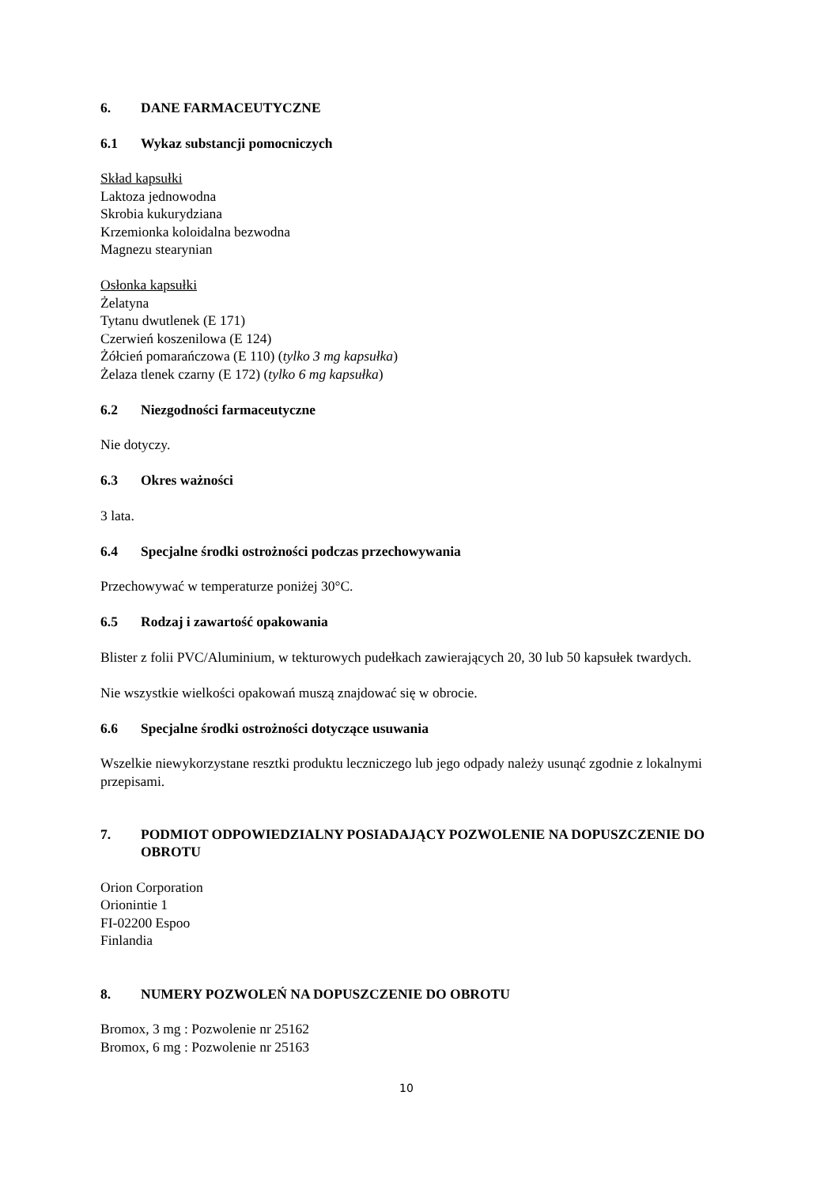6. DANE FARMACEUTYCZNE
6.1 Wykaz substancji pomocniczych
Skład kapsułki
Laktoza jednowodna
Skrobia kukurydziana
Krzemionka koloidalna bezwodna
Magnezu stearynian
Osłonka kapsułki
Żelatyna
Tytanu dwutlenek (E 171)
Czerwień koszenilowa (E 124)
Żółcień pomarańczowa (E 110) (tylko 3 mg kapsułka)
Żelaza tlenek czarny (E 172) (tylko 6 mg kapsułka)
6.2 Niezgodności farmaceutyczne
Nie dotyczy.
6.3 Okres ważności
3 lata.
6.4 Specjalne środki ostrożności podczas przechowywania
Przechowywać w temperaturze poniżej 30°C.
6.5 Rodzaj i zawartość opakowania
Blister z folii PVC/Aluminium, w tekturowych pudełkach zawierających 20, 30 lub 50 kapsułek twardych.
Nie wszystkie wielkości opakowań muszą znajdować się w obrocie.
6.6 Specjalne środki ostrożności dotyczące usuwania
Wszelkie niewykorzystane resztki produktu leczniczego lub jego odpady należy usunąć zgodnie z lokalnymi przepisami.
7. PODMIOT ODPOWIEDZIALNY POSIADAJĄCY POZWOLENIE NA DOPUSZCZENIE DO OBROTU
Orion Corporation
Orionintie 1
FI-02200 Espoo
Finlandia
8. NUMERY POZWOLEŃ NA DOPUSZCZENIE DO OBROTU
Bromox, 3 mg : Pozwolenie nr 25162
Bromox, 6 mg : Pozwolenie nr 25163
10